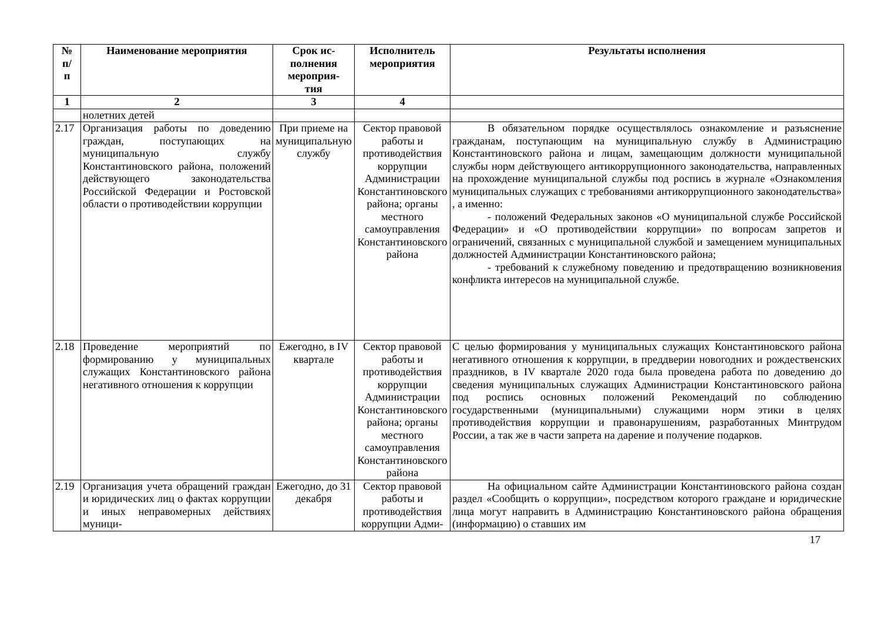| № п/ п | Наименование мероприятия | Срок ис- полнения мероприя- тия | Исполнитель мероприятия | Результаты исполнения |
| --- | --- | --- | --- | --- |
| 1 | 2 | 3 | 4 | |
| | нолетних детей | | | |
| 2.17 | Организация работы по доведению граждан, поступающих на муниципальную службу Константиновского района, положений действующего законодательства Российской Федерации и Ростовской области о противодействии коррупции | При приеме на муниципальную службу | Сектор правовой работы и противодействия коррупции Администрации Константиновского района; органы местного самоуправления Константиновского района | В обязательном порядке осуществлялось ознакомление и разъяснение гражданам, поступающим на муниципальную службу в Администрацию Константиновского района и лицам, замещающим должности муниципальной службы норм действующего антикоррупционного законодательства, направленных на прохождение муниципальной службы под роспись в журнале «Ознакомления муниципальных служащих с требованиями антикоррупционного законодательства» , а именно: - положений Федеральных законов «О муниципальной службе Российской Федерации» и «О противодействии коррупции» по вопросам запретов и ограничений, связанных с муниципальной службой и замещением муниципальных должностей Администрации Константиновского района; - требований к служебному поведению и предотвращению возникновения конфликта интересов на муниципальной службе. |
| 2.18 | Проведение мероприятий по формированию у муниципальных служащих Константиновского района негативного отношения к коррупции | Ежегодно, в IV квартале | Сектор правовой работы и противодействия коррупции Администрации Константиновского района; органы местного самоуправления Константиновского района | С целью формирования у муниципальных служащих Константиновского района негативного отношения к коррупции, в преддверии новогодних и рождественских праздников, в IV квартале 2020 года была проведена работа по доведению до сведения муниципальных служащих Администрации Константиновского района под роспись основных положений Рекомендаций по соблюдению государственными (муниципальными) служащими норм этики в целях противодействия коррупции и правонарушениям, разработанных Минтрудом России, а так же в части запрета на дарение и получение подарков. |
| 2.19 | Организация учета обращений граждан и юридических лиц о фактах коррупции и иных неправомерных действиях муници- | Ежегодно, до 31 декабря | Сектор правовой работы и противодействия коррупции Адми- | На официальном сайте Администрации Константиновского района создан раздел «Сообщить о коррупции», посредством которого граждане и юридические лица могут направить в Администрацию Константиновского района обращения (информацию) о ставших им |
17